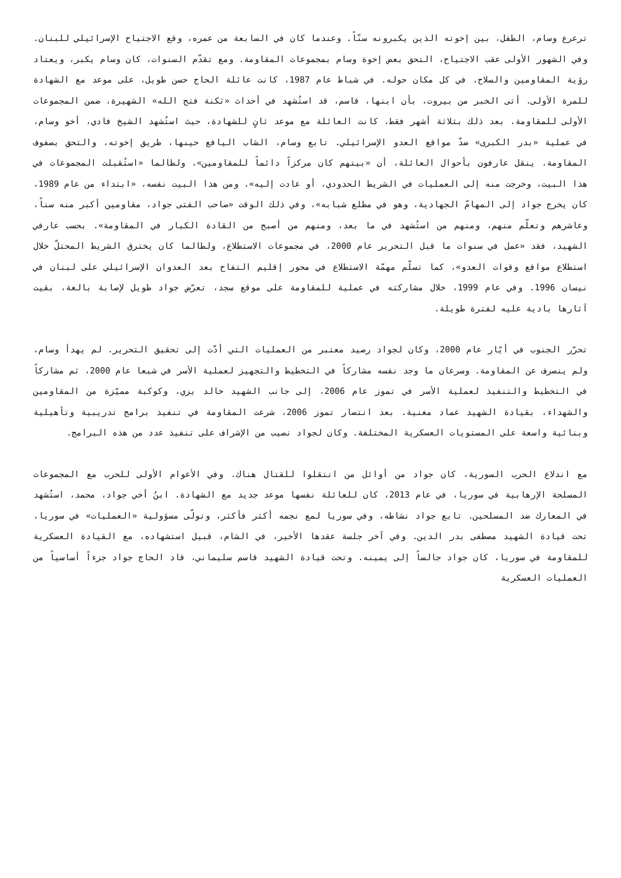ترعرع وسام، الطفل، بين إخوته الذين يكبرونه سنّاً. وعندما كان في السابعة من عمره، وقع الاجتياح الإسرائيلي للبنان. وفي الشهور الأولى عقب الاجتياح، التحق بعض إخوة وسام بمجموعات المقاومة. ومع تقدّم السنوات، كان وسام يكبر، ويعتاد رؤية المقاومين والسلاح، في كل مكان حوله. في شباط عام 1987، كانت عائلة الحاج حسن طويل، على موعد مع الشهادة للمرة الأولى. أتى الخبر من بيروت، بأن ابنها، قاسم، قد استُشهد في أحداث «ثكنة فتح الله» الشهيرة، ضمن المجموعات الأولى للمقاومة. بعد ذلك بثلاثة أشهر فقط، كانت العائلة مع موعد ثانٍ للشهادة، حيث استُشهد الشيخ فادي، أخو وسام، في عملية «بدر الكبرى» ضدّ مواقع العدو الإسرائيلي. تابع وسام، الشاب اليافع حينها، طريق إخوته، والتحق بصفوف المقاومة. ينقل عارفون بأحوال العائلة، أن «بيتهم كان مركزاً دائماً للمقاومين»، ولطالما «استُقبلت المجموعات في هذا البيت، وخرجت منه إلى العمليات في الشريط الحدودي، أو عادت إليه». ومن هذا البيت نفسه، «ابتداء من عام 1989، كان يخرج جواد إلى المهامّ الجهادية، وهو في مطلع شبابه»، وفي ذلك الوقت «صاحب الفتى جواد، مقاومين أكبر منه سناً، وعاشرهم وتعلّم منهم، ومنهم من استُشهد في ما بعد، ومنهم من أصبح من القادة الكبار في المقاومة». بحسب عارفي الشهيد، فقد «عمل في سنوات ما قبل التحرير عام 2000، في مجموعات الاستطلاع، ولطالما كان يخترق الشريط المحتلّ خلال استطلاع مواقع وقوات العدو»، كما تسلّم مهمّة الاستطلاع في محور إقليم التفاح بعد العدوان الإسرائيلي على لبنان في نيسان 1996. وفي عام 1999، خلال مشاركته في عملية للمقاومة على موقع سجد، تعرّض جواد طويل لإصابة بالغة، بقيت آثارها بادية عليه لفترة طويلة.
تحرّر الجنوب في أيّار عام 2000، وكان لجواد رصيد معتبر من العمليات التي أدّت إلى تحقيق التحرير. لم يهدأ وسام، ولم ينصرف عن المقاومة. وسرعان ما وجد نفسه مشاركاً في التخطيط والتجهيز لعملية الأسر في شبعا عام 2000، ثم مشاركاً في التخطيط والتنفيذ لعملية الأسر في تموز عام 2006، إلى جانب الشهيد خالد بزي، وكوكبة مميّزة من المقاومين والشهداء، بقيادة الشهيد عماد مغنية. بعد انتصار تموز 2006، شرعت المقاومة في تنفيذ برامج تدريبية وتأهيلية وبنائية واسعة على المستويات العسكرية المختلفة. وكان لجواد نصيب من الإشراف على تنفيذ عدد من هذه البرامج.
مع اندلاع الحرب السورية، كان جواد من أوائل من انتقلوا للقتال هناك. وفي الأعوام الأولى للحرب مع المجموعات المسلحة الإرهابية في سوريا، في عام 2013، كان للعائلة نفسها موعد جديد مع الشهادة. ابنُ أخي جواد، محمد، استُشهد في المعارك ضد المسلحين. تابع جواد نشاطه، وفي سوريا لمع نجمه أكثر فأكثر، وتولّى مسؤولية «العمليات» في سوريا، تحت قيادة الشهيد مصطفى بدر الدين. وفي آخر جلسة عقدها الأخير، في الشام، قبيل استشهاده، مع القيادة العسكرية للمقاومة في سوريا، كان جواد جالساً إلى يمينه. وتحت قيادة الشهيد قاسم سليماني، قاد الحاج جواد جزءاً أساسياً من العمليات العسكرية